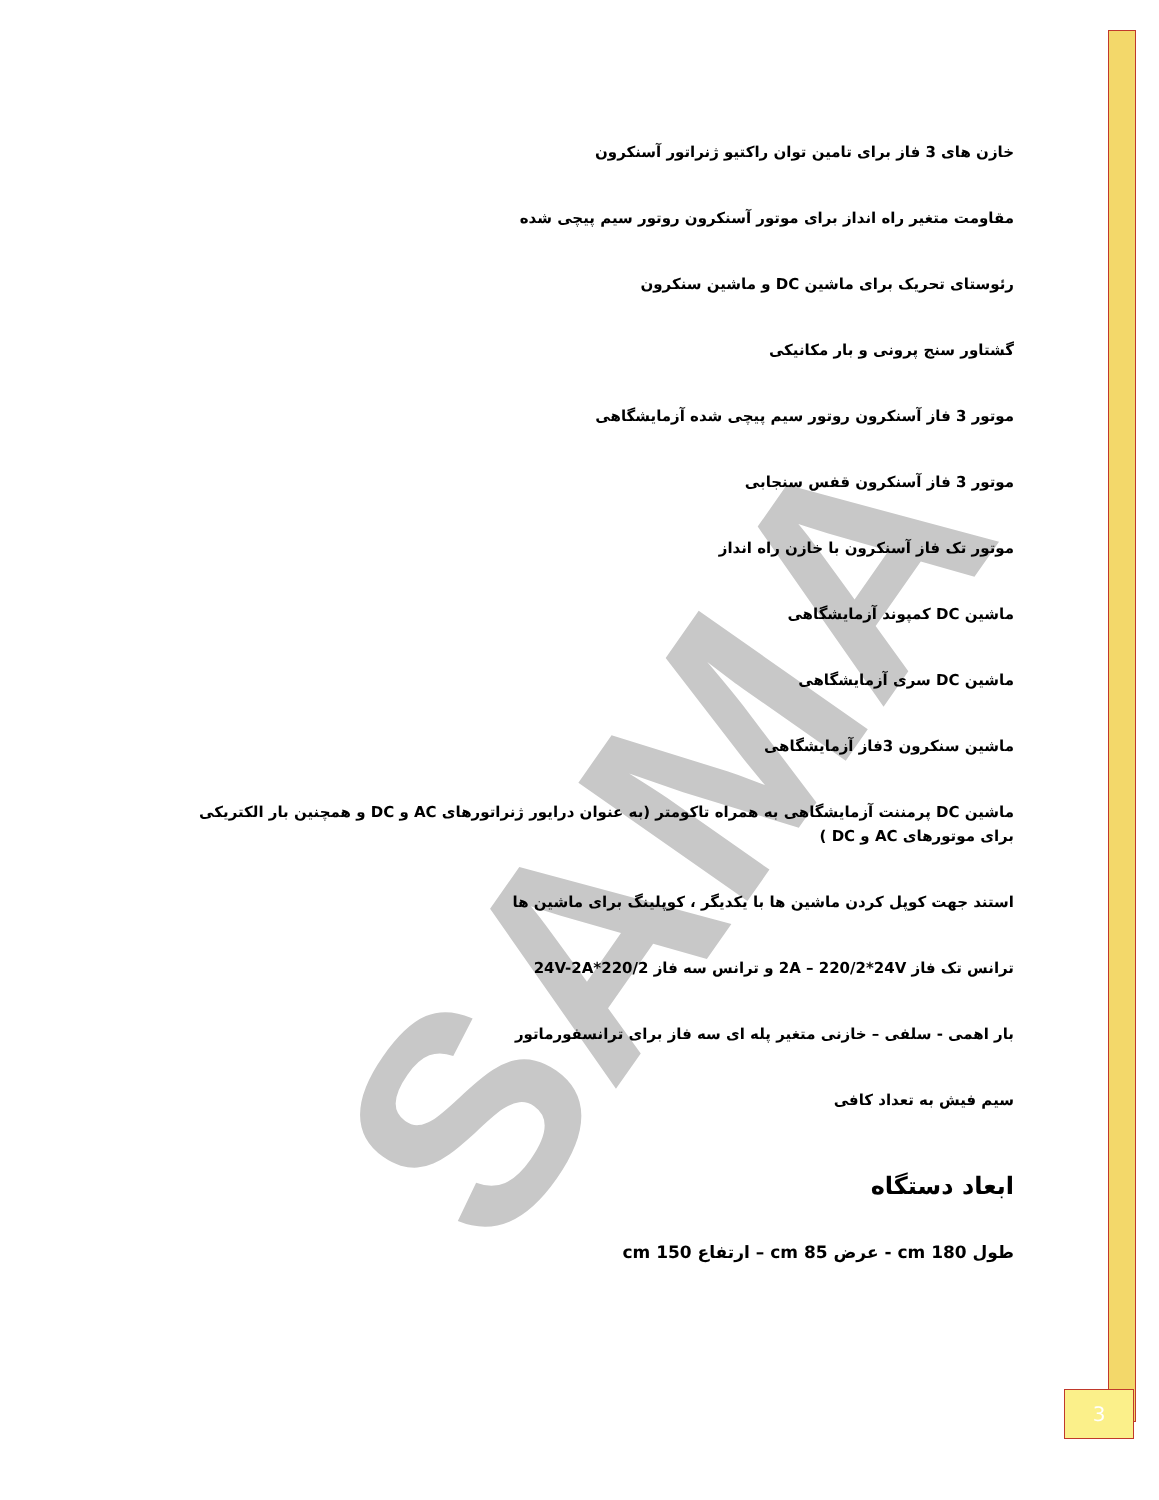SAMA
خازن های 3 فاز برای تامین توان راکتیو ژنراتور آسنکرون
مقاومت متغیر راه انداز برای موتور آسنکرون روتور سیم پیچی شده
رئوستای تحریک برای ماشین DC و ماشین سنکرون
گشتاور سنج پرونی و بار مکانیکی
موتور 3 فاز آسنکرون روتور سیم پیچی شده آزمایشگاهی
موتور 3 فاز آسنکرون قفس سنجابی
موتور تک فاز آسنکرون با خازن راه انداز
ماشین DC کمپوند آزمایشگاهی
ماشین DC سری آزمایشگاهی
ماشین سنکرون 3فاز آزمایشگاهی
ماشین DC پرمننت آزمایشگاهی به همراه تاکومتر (به عنوان درایور ژنراتورهای AC و DC و همچنین بار الکتریکی برای موتورهای AC و DC )
استند جهت کوپل کردن ماشین ها با یکدیگر ، کوپلینگ برای ماشین ها
ترانس تک فاز 2A – 220/2*24V و ترانس سه فاز 220/2*24V-2A
بار اهمی - سلفی – خازنی متغیر پله ای سه فاز برای ترانسفورماتور
سیم فیش به تعداد کافی
ابعاد دستگاه
طول 180 cm - عرض 85 cm – ارتفاع 150 cm
3